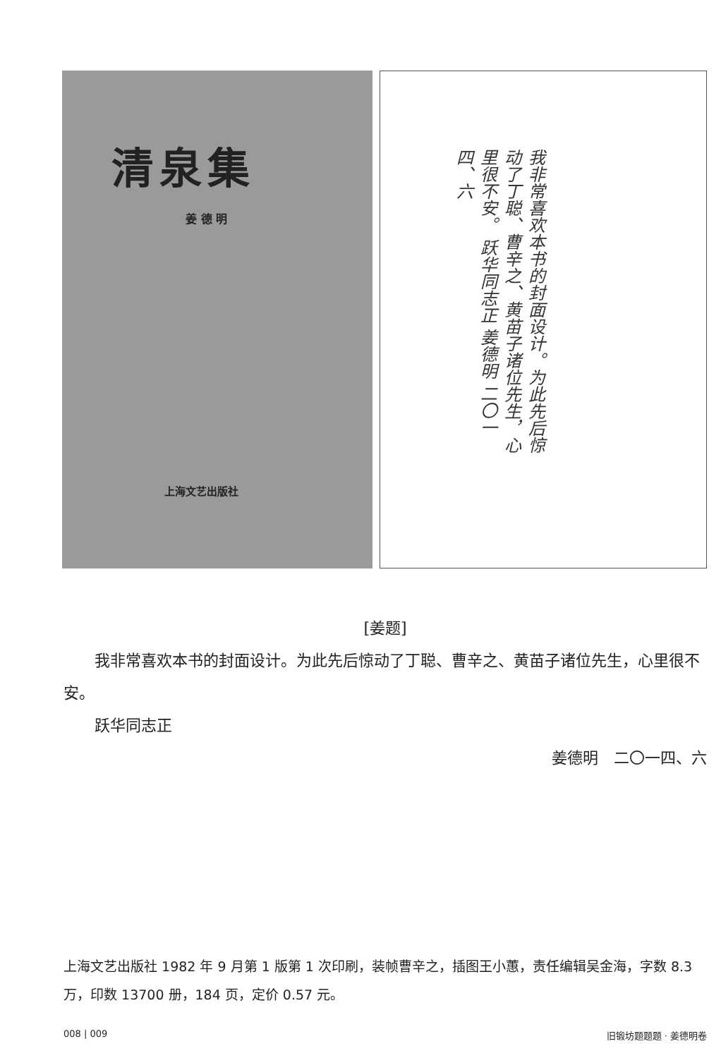清泉集
姜 德 明
上海文艺出版社
我非常喜欢本书的封面设计。为此先后惊动了丁聪、曹辛之、黄苗子诸位先生，心里很不安。 跃华同志正 姜德明 二〇一四、六
[姜题]
我非常喜欢本书的封面设计。为此先后惊动了丁聪、曹辛之、黄苗子诸位先生，心里很不安。
跃华同志正
姜德明　二〇一四、六
上海文艺出版社 1982 年 9 月第 1 版第 1 次印刷，装帧曹辛之，插图王小蕙，责任编辑吴金海，字数 8.3 万，印数 13700 册，184 页，定价 0.57 元。
008 | 009 旧锻坊题题题 · 姜德明卷